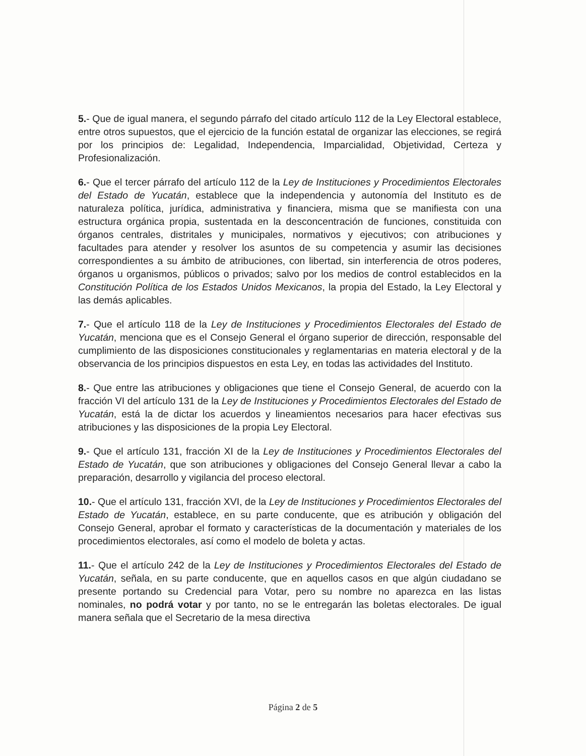5.- Que de igual manera, el segundo párrafo del citado artículo 112 de la Ley Electoral establece, entre otros supuestos, que el ejercicio de la función estatal de organizar las elecciones, se regirá por los principios de: Legalidad, Independencia, Imparcialidad, Objetividad, Certeza y Profesionalización.
6.- Que el tercer párrafo del artículo 112 de la Ley de Instituciones y Procedimientos Electorales del Estado de Yucatán, establece que la independencia y autonomía del Instituto es de naturaleza política, jurídica, administrativa y financiera, misma que se manifiesta con una estructura orgánica propia, sustentada en la desconcentración de funciones, constituida con órganos centrales, distritales y municipales, normativos y ejecutivos; con atribuciones y facultades para atender y resolver los asuntos de su competencia y asumir las decisiones correspondientes a su ámbito de atribuciones, con libertad, sin interferencia de otros poderes, órganos u organismos, públicos o privados; salvo por los medios de control establecidos en la Constitución Política de los Estados Unidos Mexicanos, la propia del Estado, la Ley Electoral y las demás aplicables.
7.- Que el artículo 118 de la Ley de Instituciones y Procedimientos Electorales del Estado de Yucatán, menciona que es el Consejo General el órgano superior de dirección, responsable del cumplimiento de las disposiciones constitucionales y reglamentarias en materia electoral y de la observancia de los principios dispuestos en esta Ley, en todas las actividades del Instituto.
8.- Que entre las atribuciones y obligaciones que tiene el Consejo General, de acuerdo con la fracción VI del artículo 131 de la Ley de Instituciones y Procedimientos Electorales del Estado de Yucatán, está la de dictar los acuerdos y lineamientos necesarios para hacer efectivas sus atribuciones y las disposiciones de la propia Ley Electoral.
9.- Que el artículo 131, fracción XI de la Ley de Instituciones y Procedimientos Electorales del Estado de Yucatán, que son atribuciones y obligaciones del Consejo General llevar a cabo la preparación, desarrollo y vigilancia del proceso electoral.
10.- Que el artículo 131, fracción XVI, de la Ley de Instituciones y Procedimientos Electorales del Estado de Yucatán, establece, en su parte conducente, que es atribución y obligación del Consejo General, aprobar el formato y características de la documentación y materiales de los procedimientos electorales, así como el modelo de boleta y actas.
11.- Que el artículo 242 de la Ley de Instituciones y Procedimientos Electorales del Estado de Yucatán, señala, en su parte conducente, que en aquellos casos en que algún ciudadano se presente portando su Credencial para Votar, pero su nombre no aparezca en las listas nominales, no podrá votar y por tanto, no se le entregarán las boletas electorales. De igual manera señala que el Secretario de la mesa directiva
Página 2 de 5